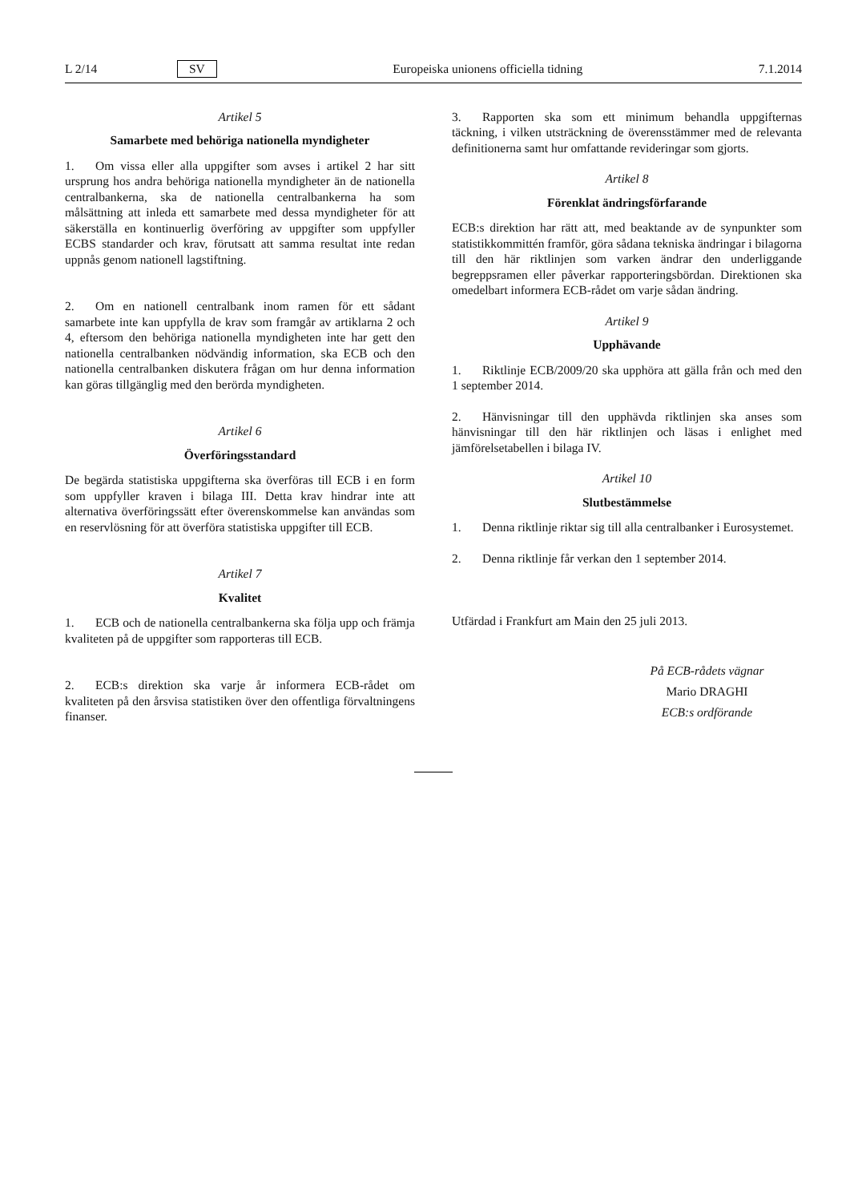L 2/14 SV Europeiska unionens officiella tidning 7.1.2014
Artikel 5
Samarbete med behöriga nationella myndigheter
1. Om vissa eller alla uppgifter som avses i artikel 2 har sitt ursprung hos andra behöriga nationella myndigheter än de nationella centralbankerna, ska de nationella centralbankerna ha som målsättning att inleda ett samarbete med dessa myndigheter för att säkerställa en kontinuerlig överföring av uppgifter som uppfyller ECBS standarder och krav, förutsatt att samma resultat inte redan uppnås genom nationell lagstiftning.
2. Om en nationell centralbank inom ramen för ett sådant samarbete inte kan uppfylla de krav som framgår av artiklarna 2 och 4, eftersom den behöriga nationella myndigheten inte har gett den nationella centralbanken nödvändig information, ska ECB och den nationella centralbanken diskutera frågan om hur denna information kan göras tillgänglig med den berörda myndigheten.
Artikel 6
Överföringsstandard
De begärda statistiska uppgifterna ska överföras till ECB i en form som uppfyller kraven i bilaga III. Detta krav hindrar inte att alternativa överföringssätt efter överenskommelse kan användas som en reservlösning för att överföra statistiska uppgifter till ECB.
Artikel 7
Kvalitet
1. ECB och de nationella centralbankerna ska följa upp och främja kvaliteten på de uppgifter som rapporteras till ECB.
2. ECB:s direktion ska varje år informera ECB-rådet om kvaliteten på den årsvisa statistiken över den offentliga förvaltningens finanser.
3. Rapporten ska som ett minimum behandla uppgifternas täckning, i vilken utsträckning de överensstämmer med de relevanta definitionerna samt hur omfattande revideringar som gjorts.
Artikel 8
Förenklat ändringsförfarande
ECB:s direktion har rätt att, med beaktande av de synpunkter som statistikkommittén framför, göra sådana tekniska ändringar i bilagorna till den här riktlinjen som varken ändrar den underliggande begreppsramen eller påverkar rapporteringsbördan. Direktionen ska omedelbart informera ECB-rådet om varje sådan ändring.
Artikel 9
Upphävande
1. Riktlinje ECB/2009/20 ska upphöra att gälla från och med den 1 september 2014.
2. Hänvisningar till den upphävda riktlinjen ska anses som hänvisningar till den här riktlinjen och läsas i enlighet med jämförelsetabellen i bilaga IV.
Artikel 10
Slutbestämmelse
1. Denna riktlinje riktar sig till alla centralbanker i Eurosystemet.
2. Denna riktlinje får verkan den 1 september 2014.
Utfärdad i Frankfurt am Main den 25 juli 2013.
På ECB-rådets vägnar
Mario DRAGHI
ECB:s ordförande